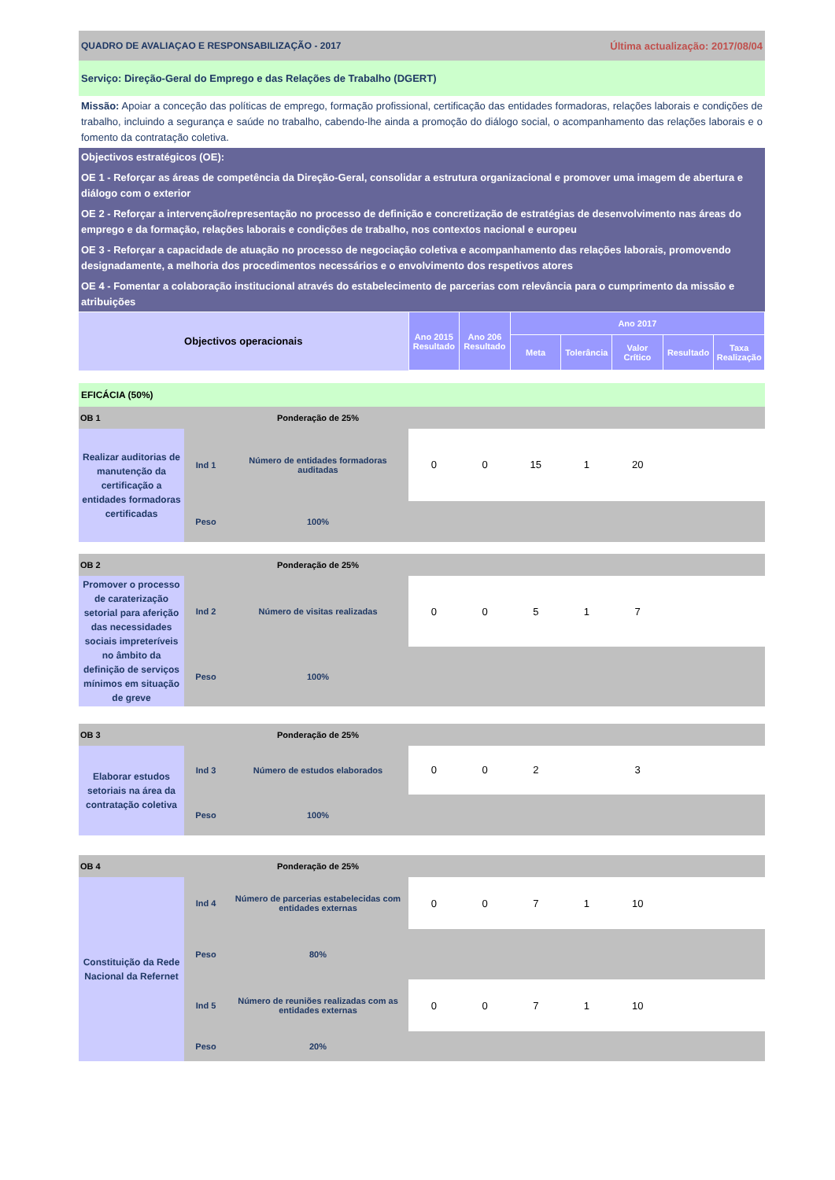QUADRO DE AVALIAÇAO E RESPONSABILIZAÇÃO - 2017 Última actualização: 2017/08/04
Serviço: Direção-Geral do Emprego e das Relações de Trabalho (DGERT)
Missão: Apoiar a conceção das políticas de emprego, formação profissional, certificação das entidades formadoras, relações laborais e condições de trabalho, incluindo a segurança e saúde no trabalho, cabendo-lhe ainda a promoção do diálogo social, o acompanhamento das relações laborais e o fomento da contratação coletiva.
Objectivos estratégicos (OE):
OE 1 - Reforçar as áreas de competência da Direção-Geral, consolidar a estrutura organizacional e promover uma imagem de abertura e diálogo com o exterior
OE 2 - Reforçar a intervenção/representação no processo de definição e concretização de estratégias de desenvolvimento nas áreas do emprego e da formação, relações laborais e condições de trabalho, nos contextos nacional e europeu
OE 3 - Reforçar a capacidade de atuação no processo de negociação coletiva e acompanhamento das relações laborais, promovendo designadamente, a melhoria dos procedimentos necessários e o envolvimento dos respetivos atores
OE 4 - Fomentar a colaboração institucional através do estabelecimento de parcerias com relevância para o cumprimento da missão e atribuições
| Objectivos operacionais | Ano 2015 Resultado | Ano 206 Resultado | Ano 2017 | | | | |
| --- | --- | --- | --- | --- | --- | --- | --- |
| | | | Meta | Tolerância | Valor Crítico | Resultado | Taxa Realização |
EFICÁCIA (50%)
| OB 1 | | Ponderação de 25% | | | | | | | |
| Realizar auditorias de manutenção da certificação a entidades formadoras certificadas | Ind 1 | Número de entidades formadoras auditadas | 0 | 0 | 15 | 1 | 20 | | |
| | Peso | 100% | | | | | | | |
| OB 2 | | Ponderação de 25% | | | | | | | |
| Promover o processo de caraterização setorial para aferição das necessidades sociais impreteríveis no âmbito da definição de serviços mínimos em situação de greve | Ind 2 | Número de visitas realizadas | 0 | 0 | 5 | 1 | 7 | | |
| | Peso | 100% | | | | | | | |
| OB 3 | | Ponderação de 25% | | | | | | | |
| Elaborar estudos setoriais na área da contratação coletiva | Ind 3 | Número de estudos elaborados | 0 | 0 | 2 | | 3 | | |
| | Peso | 100% | | | | | | | |
| OB 4 | | Ponderação de 25% | | | | | | | |
| Constituição da Rede Nacional da Refernet | Ind 4 | Número de parcerias estabelecidas com entidades externas | 0 | 0 | 7 | 1 | 10 | | |
| | Peso | 80% | | | | | | | |
| | Ind 5 | Número de reuniões realizadas com as entidades externas | 0 | 0 | 7 | 1 | 10 | | |
| | Peso | 20% | | | | | | | |